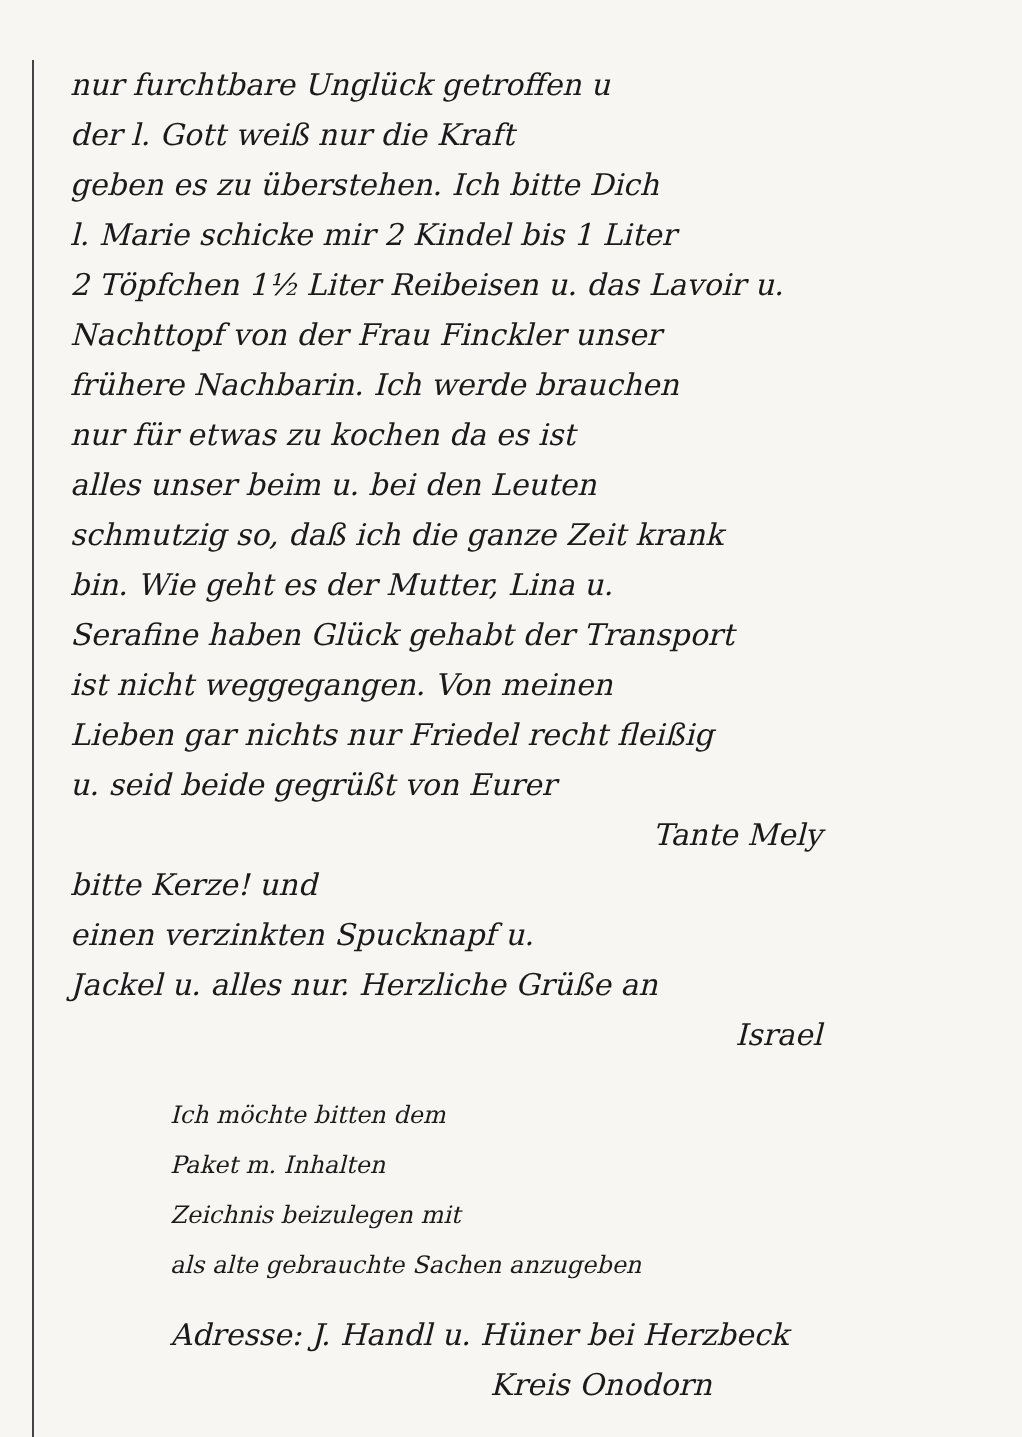nur furchtbare Unglück getroffen u
der l. Gott weiß nur die Kraft
geben es zu überstehen. Ich bitte Dich
l. Marie schicke mir 2 Kindel bis 1 Liter
2 Töpfchen 1½ Liter Reibeisen u. das Lavoir u.
Nachttopf von der Frau Finckler unser
frühere Nachbarin. Ich werde brauchen
nur für etwas zu kochen da es ist
alles unser beim u. bei den Leuten
schmutzig so, daß ich die ganze Zeit krank
bin. Wie geht es der Mutter, Lina u.
Serafine haben Glück gehabt der Transport
ist nicht weggegangen. Von meinen
Lieben gar nichts nur Friedel recht fleißig
u. seid beide gegrüßt von Eurer
Tante Mely
bitte Kerze! und
einen verzinkten Spucknapf u.
Jackel u. alles nur. Herzliche Grüße an
Israel
Ich möchte bitten dem
Paket m. Inhalten
Zeichnis beizulegen mit
als alte gebrauchte Sachen anzugeben
Adresse: J. Handl u. Hüner bei Herzbeck
Kreis Onodorn